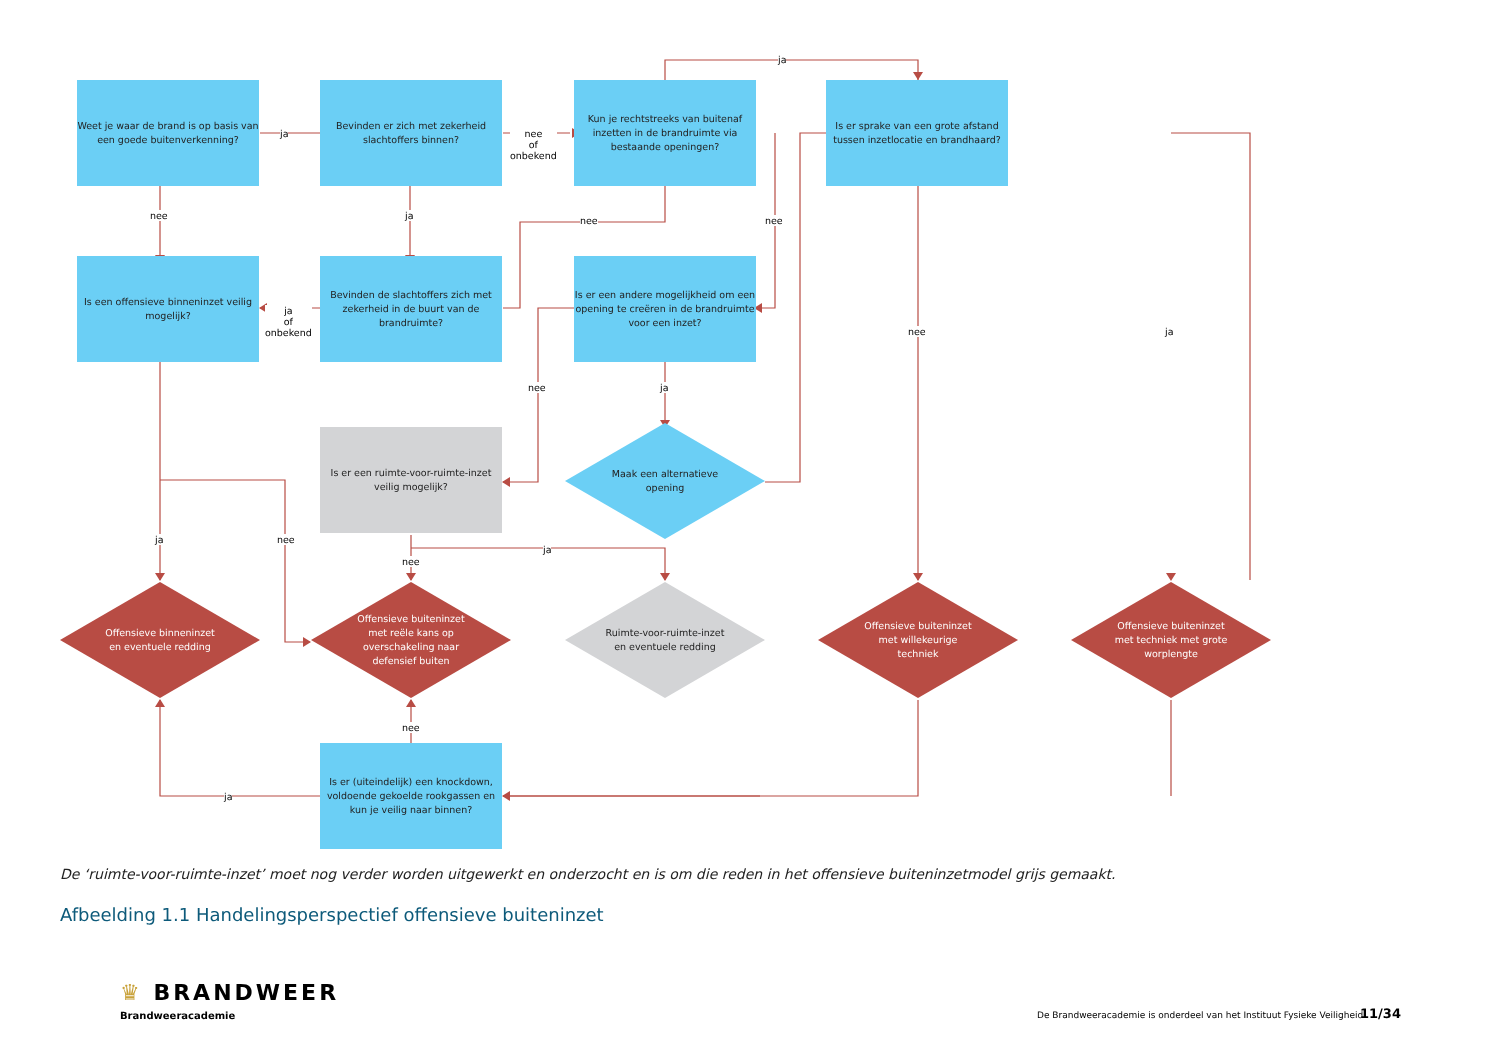Weet je waar de brand is op basis van een goede buitenverkenning?
Bevinden er zich met zekerheid slachtoffers binnen?
Kun je rechtstreeks van buitenaf inzetten in de brandruimte via bestaande openingen?
Is er sprake van een grote afstand tussen inzetlocatie en brandhaard?
Is een offensieve binneninzet veilig mogelijk?
Bevinden de slachtoffers zich met zekerheid in de buurt van de brandruimte?
Is er een andere mogelijkheid om een opening te creëren in de brandruimte voor een inzet?
Is er een ruimte-voor-ruimte-inzet veilig mogelijk?
Maak een alternatieve opening
Offensieve binneninzet en eventuele redding
Offensieve buiteninzet met reële kans op overschakeling naar defensief buiten
Ruimte-voor-ruimte-inzet en eventuele redding
Offensieve buiteninzet met willekeurige techniek
Offensieve buiteninzet met techniek met grote worplengte
Is er (uiteindelijk) een knockdown, voldoende gekoelde rookgassen en kun je veilig naar binnen?
ja
nee
of
onbekend
ja
nee ja nee nee
ja
of
onbekend
nee ja
nee ja
ja nee
nee
ja
nee
ja
De ‘ruimte-voor-ruimte-inzet’ moet nog verder worden uitgewerkt en onderzocht en is om die reden in het offensieve buiteninzetmodel grijs gemaakt.
Afbeelding 1.1 Handelingsperspectief offensieve buiteninzet
♛ BRANDWEER
Brandweeracademie
De Brandweeracademie is onderdeel van het Instituut Fysieke Veiligheid.
11/34